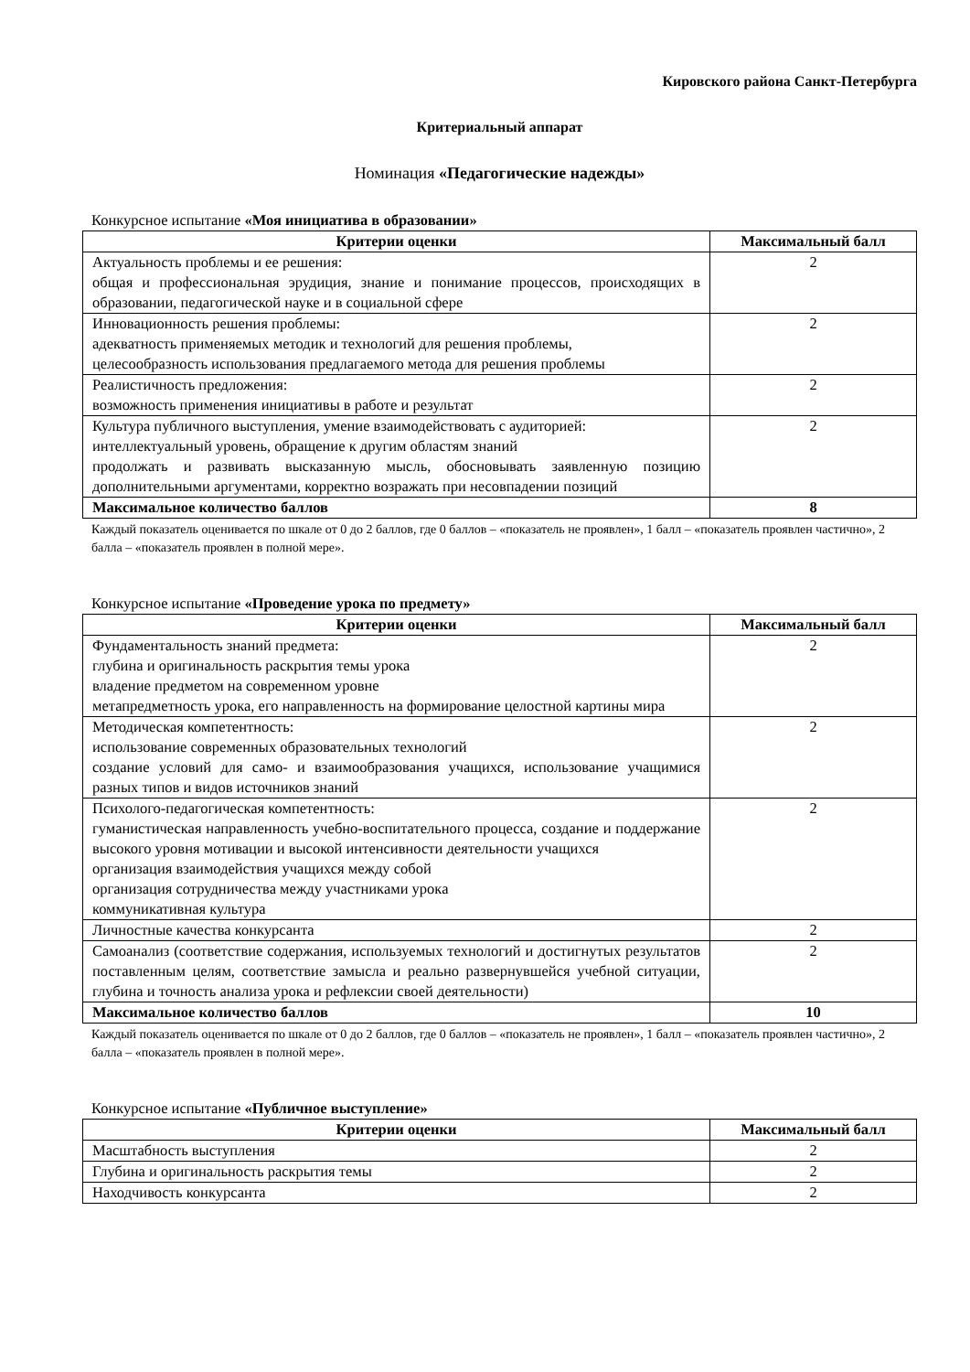Кировского района Санкт-Петербурга
Критериальный аппарат
Номинация «Педагогические надежды»
Конкурсное испытание «Моя инициатива в образовании»
| Критерии оценки | Максимальный балл |
| --- | --- |
| Актуальность проблемы и ее решения: общая и профессиональная эрудиция, знание и понимание процессов, происходящих в образовании, педагогической науке и в социальной сфере | 2 |
| Инновационность решения проблемы: адекватность применяемых методик и технологий для решения проблемы, целесообразность использования предлагаемого метода для решения проблемы | 2 |
| Реалистичность предложения: возможность применения инициативы в работе и результат | 2 |
| Культура публичного выступления, умение взаимодействовать с аудиторией: интеллектуальный уровень, обращение к другим областям знаний продолжать и развивать высказанную мысль, обосновывать заявленную позицию дополнительными аргументами, корректно возражать при несовпадении позиций | 2 |
| Максимальное количество баллов | 8 |
Каждый показатель оценивается по шкале от 0 до 2 баллов, где 0 баллов – «показатель не проявлен», 1 балл – «показатель проявлен частично», 2 балла – «показатель проявлен в полной мере».
Конкурсное испытание «Проведение урока по предмету»
| Критерии оценки | Максимальный балл |
| --- | --- |
| Фундаментальность знаний предмета: глубина и оригинальность раскрытия темы урока владение предметом на современном уровне метапредметность урока, его направленность на формирование целостной картины мира | 2 |
| Методическая компетентность: использование современных образовательных технологий создание условий для само- и взаимообразования учащихся, использование учащимися разных типов и видов источников знаний | 2 |
| Психолого-педагогическая компетентность: гуманистическая направленность учебно-воспитательного процесса, создание и поддержание высокого уровня мотивации и высокой интенсивности деятельности учащихся организация взаимодействия учащихся между собой организация сотрудничества между участниками урока коммуникативная культура | 2 |
| Личностные качества конкурсанта | 2 |
| Самоанализ (соответствие содержания, используемых технологий и достигнутых результатов поставленным целям, соответствие замысла и реально развернувшейся учебной ситуации, глубина и точность анализа урока и рефлексии своей деятельности) | 2 |
| Максимальное количество баллов | 10 |
Каждый показатель оценивается по шкале от 0 до 2 баллов, где 0 баллов – «показатель не проявлен», 1 балл – «показатель проявлен частично», 2 балла – «показатель проявлен в полной мере».
Конкурсное испытание «Публичное выступление»
| Критерии оценки | Максимальный балл |
| --- | --- |
| Масштабность выступления | 2 |
| Глубина и оригинальность раскрытия темы | 2 |
| Находчивость конкурсанта | 2 |